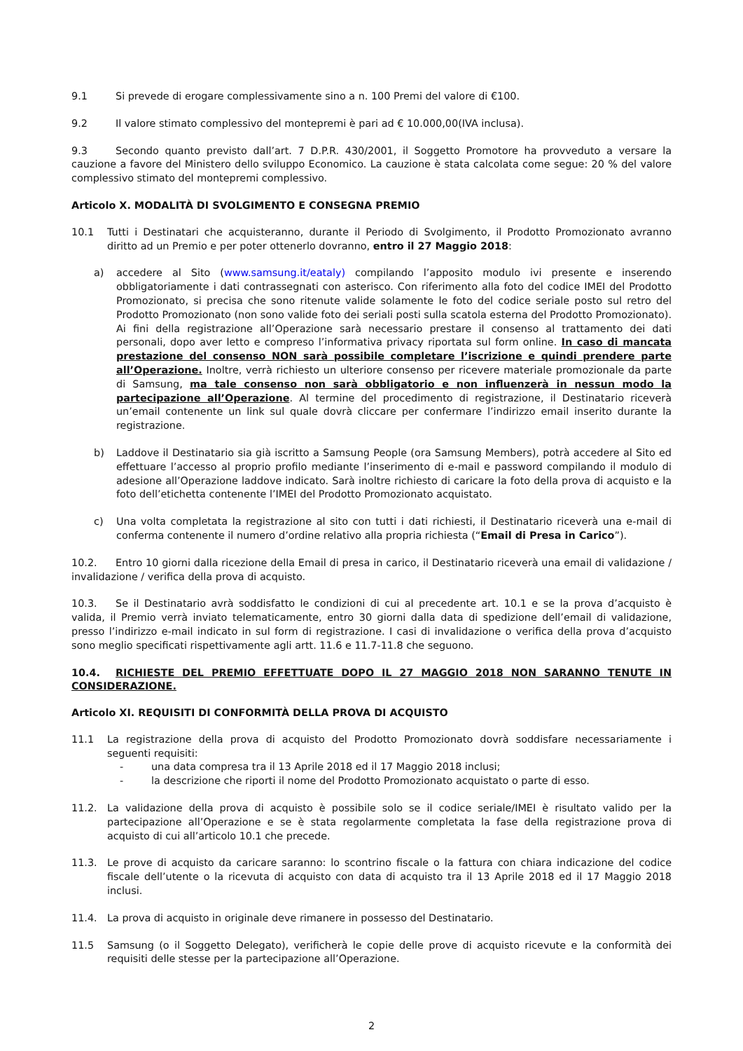9.1 Si prevede di erogare complessivamente sino a n. 100 Premi del valore di €100.
9.2 Il valore stimato complessivo del montepremi è pari ad € 10.000,00(IVA inclusa).
9.3 Secondo quanto previsto dall’art. 7 D.P.R. 430/2001, il Soggetto Promotore ha provveduto a versare la cauzione a favore del Ministero dello sviluppo Economico. La cauzione è stata calcolata come segue: 20 % del valore complessivo stimato del montepremi complessivo.
Articolo X. MODALITÀ DI SVOLGIMENTO E CONSEGNA PREMIO
10.1 Tutti i Destinatari che acquisteranno, durante il Periodo di Svolgimento, il Prodotto Promozionato avranno diritto ad un Premio e per poter ottenerlo dovranno, entro il 27 Maggio 2018:
a) accedere al Sito (www.samsung.it/eataly) compilando l’apposito modulo ivi presente e inserendo obbligatoriamente i dati contrassegnati con asterisco. Con riferimento alla foto del codice IMEI del Prodotto Promozionato, si precisa che sono ritenute valide solamente le foto del codice seriale posto sul retro del Prodotto Promozionato (non sono valide foto dei seriali posti sulla scatola esterna del Prodotto Promozionato). Ai fini della registrazione all’Operazione sarà necessario prestare il consenso al trattamento dei dati personali, dopo aver letto e compreso l’informativa privacy riportata sul form online. In caso di mancata prestazione del consenso NON sarà possibile completare l’iscrizione e quindi prendere parte all’Operazione. Inoltre, verrà richiesto un ulteriore consenso per ricevere materiale promozionale da parte di Samsung, ma tale consenso non sarà obbligatorio e non influenzerà in nessun modo la partecipazione all’Operazione. Al termine del procedimento di registrazione, il Destinatario riceverà un’email contenente un link sul quale dovrà cliccare per confermare l’indirizzo email inserito durante la registrazione.
b) Laddove il Destinatario sia già iscritto a Samsung People (ora Samsung Members), potrà accedere al Sito ed effettuare l’accesso al proprio profilo mediante l’inserimento di e-mail e password compilando il modulo di adesione all’Operazione laddove indicato. Sarà inoltre richiesto di caricare la foto della prova di acquisto e la foto dell’etichetta contenente l’IMEI del Prodotto Promozionato acquistato.
c) Una volta completata la registrazione al sito con tutti i dati richiesti, il Destinatario riceverà una e-mail di conferma contenente il numero d’ordine relativo alla propria richiesta (“Email di Presa in Carico”).
10.2. Entro 10 giorni dalla ricezione della Email di presa in carico, il Destinatario riceverà una email di validazione / invalidazione / verifica della prova di acquisto.
10.3. Se il Destinatario avrà soddisfatto le condizioni di cui al precedente art. 10.1 e se la prova d’acquisto è valida, il Premio verrà inviato telematicamente, entro 30 giorni dalla data di spedizione dell’email di validazione, presso l’indirizzo e-mail indicato in sul form di registrazione. I casi di invalidazione o verifica della prova d’acquisto sono meglio specificati rispettivamente agli artt. 11.6 e 11.7-11.8 che seguono.
10.4. RICHIESTE DEL PREMIO EFFETTUATE DOPO IL 27 MAGGIO 2018 NON SARANNO TENUTE IN CONSIDERAZIONE.
Articolo XI. REQUISITI DI CONFORMITÀ DELLA PROVA DI ACQUISTO
11.1 La registrazione della prova di acquisto del Prodotto Promozionato dovrà soddisfare necessariamente i seguenti requisiti:
- una data compresa tra il 13 Aprile 2018 ed il 17 Maggio 2018 inclusi;
- la descrizione che riporti il nome del Prodotto Promozionato acquistato o parte di esso.
11.2. La validazione della prova di acquisto è possibile solo se il codice seriale/IMEI è risultato valido per la partecipazione all’Operazione e se è stata regolarmente completata la fase della registrazione prova di acquisto di cui all’articolo 10.1 che precede.
11.3. Le prove di acquisto da caricare saranno: lo scontrino fiscale o la fattura con chiara indicazione del codice fiscale dell’utente o la ricevuta di acquisto con data di acquisto tra il 13 Aprile 2018 ed il 17 Maggio 2018 inclusi.
11.4. La prova di acquisto in originale deve rimanere in possesso del Destinatario.
11.5 Samsung (o il Soggetto Delegato), verificherà le copie delle prove di acquisto ricevute e la conformità dei requisiti delle stesse per la partecipazione all’Operazione.
2